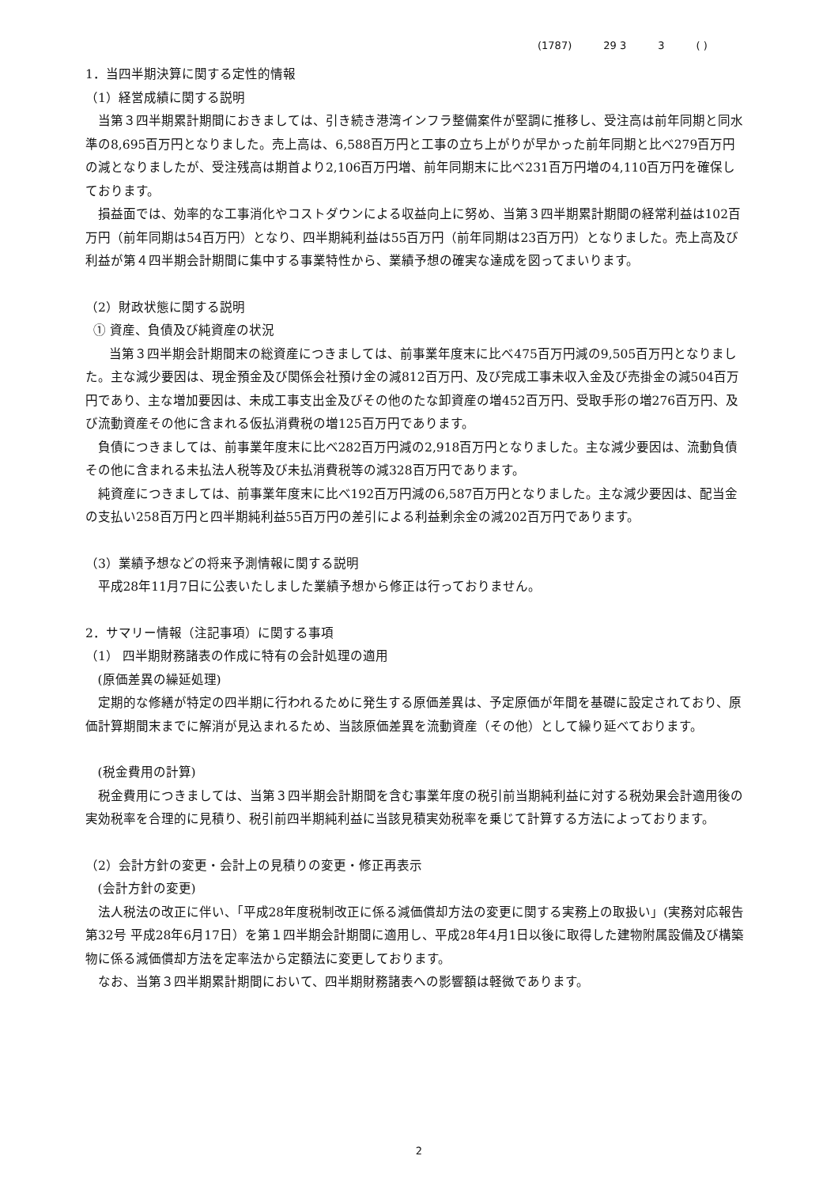(1787) 29 3 3 ( )
1．当四半期決算に関する定性的情報
（1）経営成績に関する説明
当第３四半期累計期間におきましては、引き続き港湾インフラ整備案件が堅調に推移し、受注高は前年同期と同水準の8,695百万円となりました。売上高は、6,588百万円と工事の立ち上がりが早かった前年同期と比べ279百万円の減となりましたが、受注残高は期首より2,106百万円増、前年同期末に比べ231百万円増の4,110百万円を確保しております。
損益面では、効率的な工事消化やコストダウンによる収益向上に努め、当第３四半期累計期間の経常利益は102百万円（前年同期は54百万円）となり、四半期純利益は55百万円（前年同期は23百万円）となりました。売上高及び利益が第４四半期会計期間に集中する事業特性から、業績予想の確実な達成を図ってまいります。
（2）財政状態に関する説明
① 資産、負債及び純資産の状況
当第３四半期会計期間末の総資産につきましては、前事業年度末に比べ475百万円減の9,505百万円となりました。主な減少要因は、現金預金及び関係会社預け金の減812百万円、及び完成工事未収入金及び売掛金の減504百万円であり、主な増加要因は、未成工事支出金及びその他のたな卸資産の増452百万円、受取手形の増276百万円、及び流動資産その他に含まれる仮払消費税の増125百万円であります。
負債につきましては、前事業年度末に比べ282百万円減の2,918百万円となりました。主な減少要因は、流動負債その他に含まれる未払法人税等及び未払消費税等の減328百万円であります。
純資産につきましては、前事業年度末に比べ192百万円減の6,587百万円となりました。主な減少要因は、配当金の支払い258百万円と四半期純利益55百万円の差引による利益剰余金の減202百万円であります。
（3）業績予想などの将来予測情報に関する説明
平成28年11月7日に公表いたしました業績予想から修正は行っておりません。
2．サマリー情報（注記事項）に関する事項
（1） 四半期財務諸表の作成に特有の会計処理の適用
(原価差異の繰延処理)
定期的な修繕が特定の四半期に行われるために発生する原価差異は、予定原価が年間を基礎に設定されており、原価計算期間末までに解消が見込まれるため、当該原価差異を流動資産（その他）として繰り延べております。
(税金費用の計算)
税金費用につきましては、当第３四半期会計期間を含む事業年度の税引前当期純利益に対する税効果会計適用後の実効税率を合理的に見積り、税引前四半期純利益に当該見積実効税率を乗じて計算する方法によっております。
（2）会計方針の変更・会計上の見積りの変更・修正再表示
(会計方針の変更)
法人税法の改正に伴い、「平成28年度税制改正に係る減価償却方法の変更に関する実務上の取扱い」(実務対応報告第32号 平成28年6月17日）を第１四半期会計期間に適用し、平成28年4月1日以後に取得した建物附属設備及び構築物に係る減価償却方法を定率法から定額法に変更しております。
なお、当第３四半期累計期間において、四半期財務諸表への影響額は軽微であります。
2